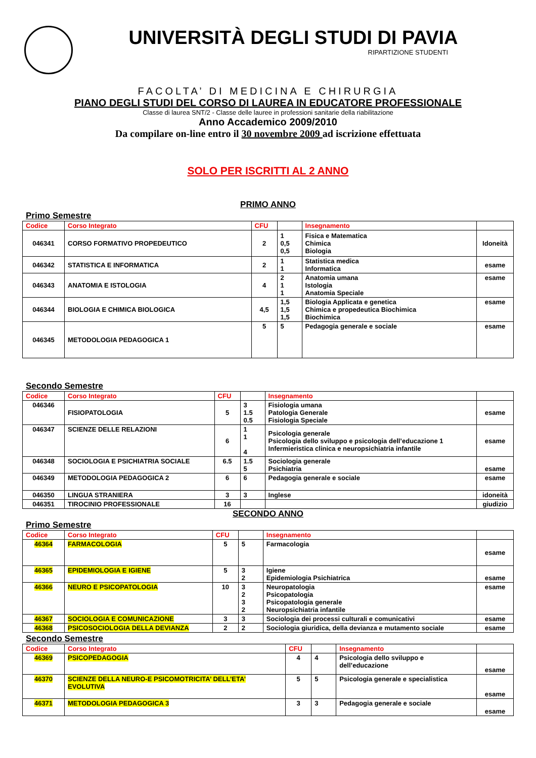UNIVERSITÀ DEGLI STUDI DI PAVIA
RIPARTIZIONE STUDENTI
FACOLTA’ DI MEDICINA E CHIRURGIA
PIANO DEGLI STUDI DEL CORSO DI LAUREA IN EDUCATORE PROFESSIONALE
Classe di laurea SNT/2 - Classe delle lauree in professioni sanitarie della riabilitazione
Anno Accademico 2009/2010
Da compilare on-line entro il 30 novembre 2009 ad iscrizione effettuata
SOLO PER ISCRITTI AL 2 ANNO
PRIMO ANNO
Primo Semestre
| Codice | Corso Integrato | CFU | | Insegnamento | |
| --- | --- | --- | --- | --- | --- |
| 046341 | CORSO FORMATIVO PROPEDEUTICO | 2 | 1 0,5 0,5 | Fisica e Matematica Chimica Biologia | Idoneità |
| 046342 | STATISTICA E INFORMATICA | 2 | 1 1 | Statistica medica Informatica | esame |
| 046343 | ANATOMIA E ISTOLOGIA | 4 | 2 1 1 | Anatomia umana Istologia Anatomia Speciale | esame |
| 046344 | BIOLOGIA E CHIMICA BIOLOGICA | 4,5 | 1,5 1,5 1,5 | Biologia Applicata e genetica Chimica e propedeutica Biochimica Biochimica | esame |
| 046345 | METODOLOGIA PEDAGOGICA 1 | 5 | 5 | Pedagogia generale e sociale | esame |
Secondo Semestre
| Codice | Corso Integrato | CFU | | Insegnamento | |
| --- | --- | --- | --- | --- | --- |
| 046346 | FISIOPATOLOGIA | 5 | 3 1.5 0.5 | Fisiologia umana Patologia Generale Fisiologia Speciale | esame |
| 046347 | SCIENZE DELLE RELAZIONI | 6 | 1 1 4 | Psicologia generale Psicologia dello sviluppo e psicologia dell’educazione 1 Infermieristica clinica e neuropsichiatria infantile | esame |
| 046348 | SOCIOLOGIA E PSICHIATRIA SOCIALE | 6.5 | 1.5 5 | Sociologia generale Psichiatria | esame |
| 046349 | METODOLOGIA PEDAGOGICA 2 | 6 | 6 | Pedagogia generale e sociale | esame |
| 046350 | LINGUA STRANIERA | 3 | 3 | Inglese | idoneità |
| 046351 | TIROCINIO PROFESSIONALE | 16 | | | giudizio |
SECONDO ANNO
Primo Semestre
| Codice | Corso Integrato | CFU | | Insegnamento | |
| --- | --- | --- | --- | --- | --- |
| 46364 | FARMACOLOGIA | 5 | 5 | Farmacologia | esame |
| 46365 | EPIDEMIOLOGIA E IGIENE | 5 | 3 2 | Igiene Epidemiologia Psichiatrica | esame |
| 46366 | NEURO E PSICOPATOLOGIA | 10 | 3 2 3 2 | Neuropatologia Psicopatologia Psicopatologia generale Neuropsichiatria infantile | esame |
| 46367 | SOCIOLOGIA E COMUNICAZIONE | 3 | 3 | Sociologia dei processi culturali e comunicativi | esame |
| 46368 | PSICOSOCIOLOGIA DELLA DEVIANZA | 2 | 2 | Sociologia giuridica, della devianza e mutamento sociale | esame |
Secondo Semestre
| Codice | Corso Integrato | CFU | | Insegnamento | |
| --- | --- | --- | --- | --- | --- |
| 46369 | PSICOPEDAGOGIA | 4 | 4 | Psicologia dello sviluppo e dell’educazione | esame |
| 46370 | SCIENZE DELLA NEURO-E PSICOMOTRICITA’ DELL’ETA’ EVOLUTIVA | 5 | 5 | Psicologia generale e specialistica | esame |
| 46371 | METODOLOGIA PEDAGOGICA 3 | 3 | 3 | Pedagogia generale e sociale | esame |